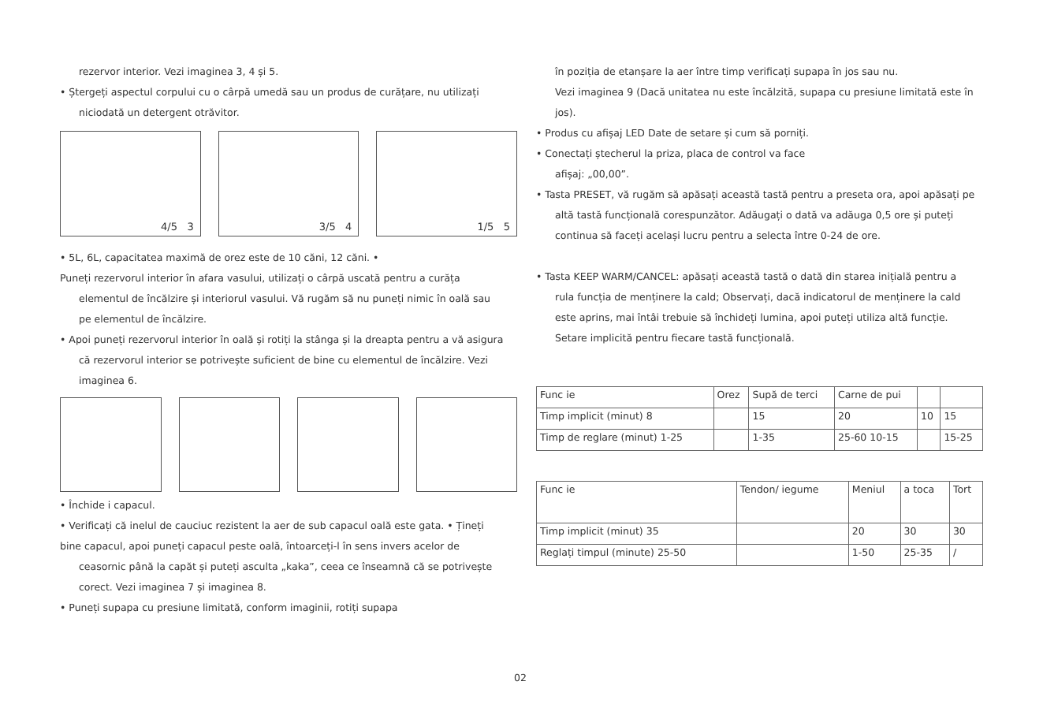rezervor interior. Vezi imaginea 3, 4 și 5.
• Ștergeți aspectul corpului cu o cârpă umedă sau un produs de curățare, nu utilizați
niciodată un detergent otrăvitor.
4/5 3
3/5 4
1/5 5
• 5L, 6L, capacitatea maximă de orez este de 10 căni, 12 căni. •
Puneți rezervorul interior în afara vasului, utilizați o cârpă uscată pentru a curăța
elementul de încălzire și interiorul vasului. Vă rugăm să nu puneți nimic în oală sau
pe elementul de încălzire.
• Apoi puneți rezervorul interior în oală și rotiți la stânga și la dreapta pentru a vă asigura
că rezervorul interior se potrivește suficient de bine cu elementul de încălzire. Vezi
imaginea 6.
• Închide i capacul.
• Verificați că inelul de cauciuc rezistent la aer de sub capacul oală este gata. • Țineți
bine capacul, apoi puneți capacul peste oală, întoarceți-l în sens invers acelor de
ceasornic până la capăt și puteți asculta „kaka”, ceea ce înseamnă că se potrivește
corect. Vezi imaginea 7 și imaginea 8.
• Puneți supapa cu presiune limitată, conform imaginii, rotiți supapa
în poziția de etanșare la aer între timp verificați supapa în jos sau nu.
Vezi imaginea 9 (Dacă unitatea nu este încălzită, supapa cu presiune limitată este în
jos).
• Produs cu afișaj LED Date de setare și cum să porniți.
• Conectați ștecherul la priza, placa de control va face
afișaj: „00,00”.
• Tasta PRESET, vă rugăm să apăsați această tastă pentru a preseta ora, apoi apăsați pe
altă tastă funcțională corespunzător. Adăugați o dată va adăuga 0,5 ore și puteți
continua să faceți același lucru pentru a selecta între 0-24 de ore.
• Tasta KEEP WARM/CANCEL: apăsați această tastă o dată din starea inițială pentru a
rula funcția de menținere la cald; Observați, dacă indicatorul de menținere la cald
este aprins, mai întâi trebuie să închideți lumina, apoi puteți utiliza altă funcție.
Setare implicită pentru fiecare tastă funcțională.
| Func ie | Orez | Supă de terci | Carne de pui | | |
| Timp implicit (minut) 8 | | 15 | 20 | 10 | 15 |
| Timp de reglare (minut) 1-25 | | 1-35 | 25-60 10-15 | | 15-25 |
| Func ie | Tendon/ iegume | Meniul | a toca | Tort |
| Timp implicit (minut) 35 | | 20 | 30 | 30 |
| Reglați timpul (minute) 25-50 | | 1-50 | 25-35 | / |
02